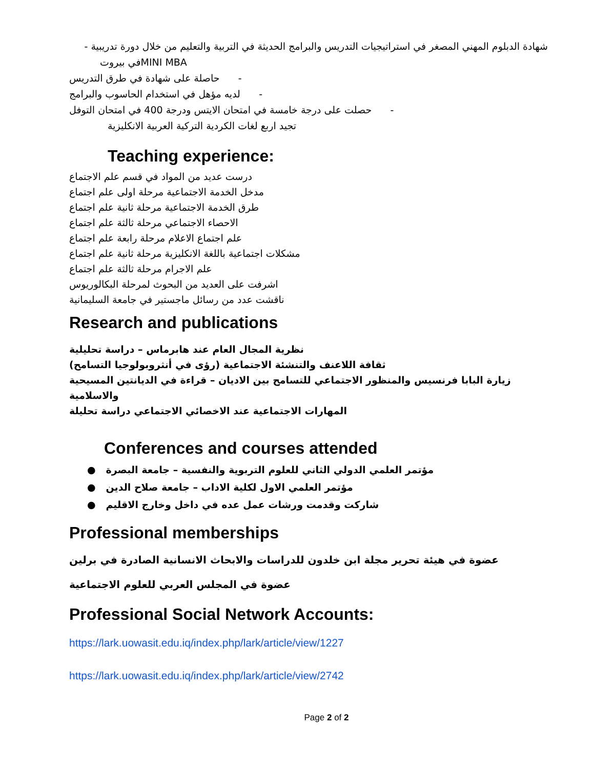شهادة الدبلوم المهني المصغر في استراتيجيات التدريس والبرامج الحديثة في التربية والتعليم من خلال دورة تدريبية -
MINI MBAفي بيروت
- حاصلة على شهادة في طرق التدريس
- لديه مؤهل في استخدام الحاسوب والبرامج
- حصلت على درجة خامسة في امتحان الايتس ودرجة 400 في امتحان التوفل
تجيد اربع لغات الكردية التركية العربية الانكليزية
Teaching experience:
درست عديد من المواد في قسم علم الاجتماع
مدخل الخدمة الاجتماعية مرحلة اولى علم اجتماع
طرق الخدمة الاجتماعية مرحلة ثانية علم اجتماع
الاحصاء الاجتماعي مرحلة ثالثة علم اجتماع
علم اجتماع الاعلام مرحلة رابعة علم اجتماع
مشكلات اجتماعية باللغة الانكليزية مرحلة ثانية علم اجتماع
علم الاجرام مرحلة ثالثة علم اجتماع
اشرفت على العديد من البحوث لمرحلة البكالوريوس
ناقشت عدد من رسائل ماجستير في جامعة السليمانية
Research and publications
نظرية المجال العام عند هابرماس – دراسة تحليلية
ثقافة اللاعنف والتنشئة الاجتماعية (رؤى في أنثروبولوجيا التسامح)
زيارة البابا فرنسيس والمنظور الاجتماعي للتسامح بين الاديان – قراءة في الديانتين المسيحية والاسلامية
المهارات الاجتماعية عند الاخصائي الاجتماعي دراسة تحليلة
Conferences and courses attended
مؤتمر العلمي الدولي الثاني للعلوم التربوية والنفسية – جامعة البصرة ●
مؤتمر العلمي الاول لكلية الاداب – جامعة صلاح الدين ●
شاركت وقدمت ورشات عمل عده في داخل وخارج الاقليم ●
Professional memberships
عضوة في هيئة تحرير مجلة ابن خلدون للدراسات والابحاث الانسانية الصادرة في برلين
عضوة في المجلس العربي للعلوم الاجتماعية
Professional Social Network Accounts:
https://lark.uowasit.edu.iq/index.php/lark/article/view/1227
https://lark.uowasit.edu.iq/index.php/lark/article/view/2742
Page 2 of 2